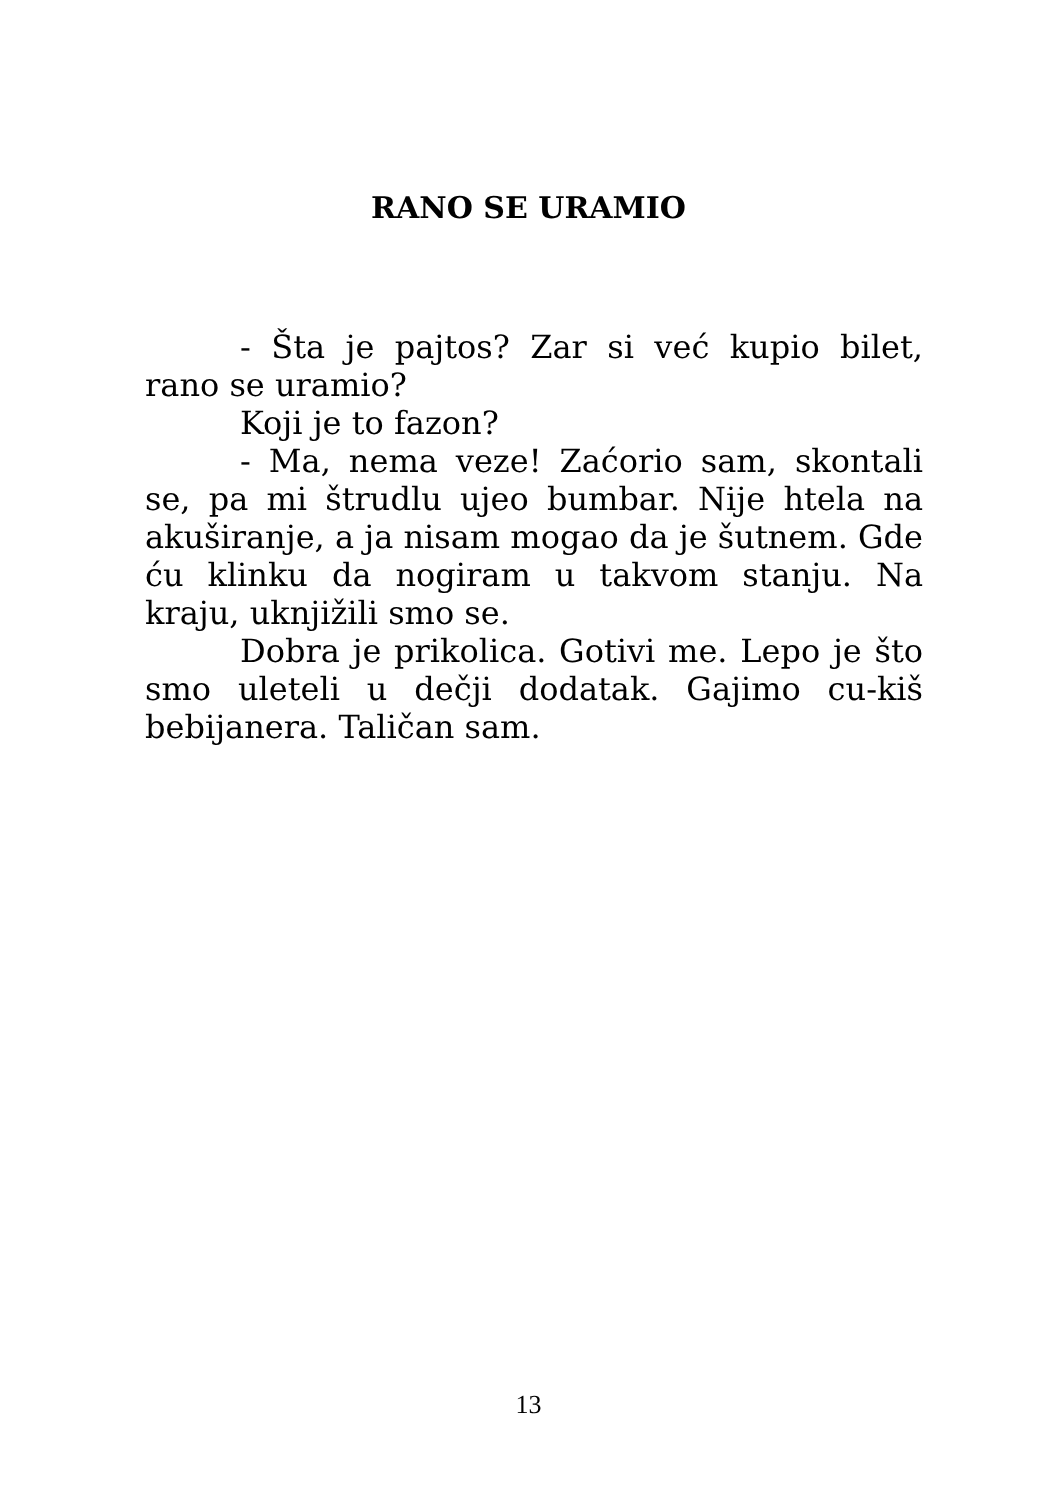RANO SE URAMIO
- Šta je pajtos? Zar si već kupio bilet, rano se uramio?
Koji je to fazon?
- Ma, nema veze! Zaćorio sam, skontali se, pa mi štrudlu ujeo bumbar. Nije htela na akuširanje, a ja nisam mogao da je šutnem. Gde ću klinku da nogiram u takvom stanju. Na kraju, uknjižili smo se.
Dobra je prikolica. Gotivi me. Lepo je što smo uleteli u dečji dodatak. Gajimo cu-kiš bebijanera. Taličan sam.
13